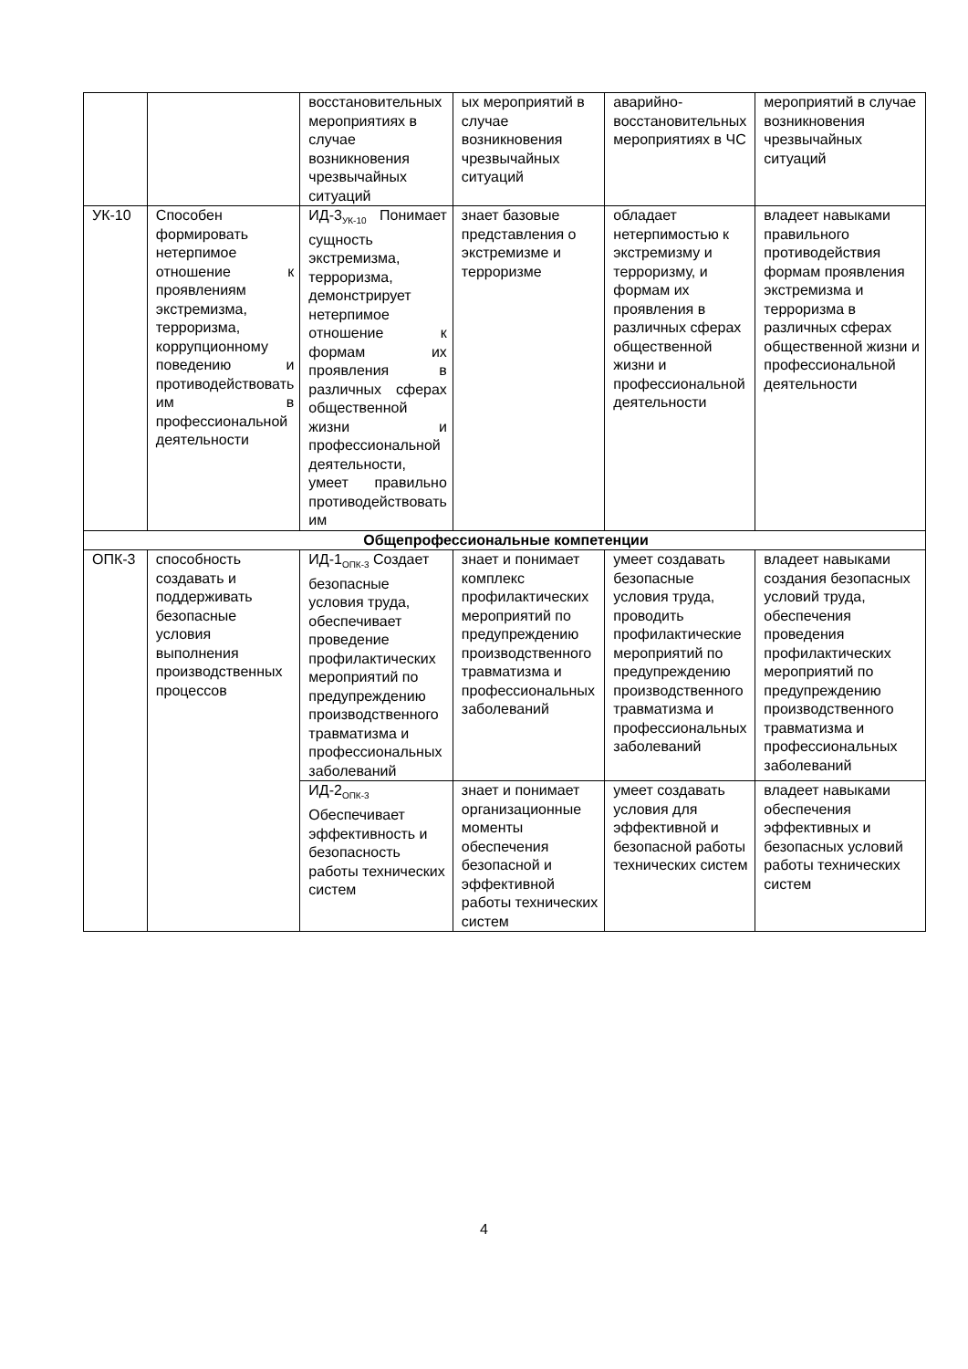| | | восстановительных мероприятиях в случае возникновения чрезвычайных ситуаций | ых мероприятий в случае возникновения чрезвычайных ситуаций | аварийно-восстановительных мероприятиях в ЧС | мероприятий в случае возникновения чрезвычайных ситуаций |
| УК-10 | Способен формировать нетерпимое отношение к проявлениям экстремизма, терроризма, коррупционному поведению и противодействовать им в профессиональной деятельности | ИД-3<sub>УК-10</sub> Понимает сущность экстремизма, терроризма, демонстрирует нетерпимое отношение к формам их проявления в различных сферах общественной жизни и профессиональной деятельности, умеет правильно противодействовать им | знает базовые представления о экстремизме и терроризме | обладает нетерпимостью к экстремизму и терроризму, и формам их проявления в различных сферах общественной жизни и профессиональной деятельности | владеет навыками правильного противодействия формам проявления экстремизма и терроризма в различных сферах общественной жизни и профессиональной деятельности |
| Общепрофессиональные компетенции | | | | | |
| ОПК-3 | способность создавать и поддерживать безопасные условия выполнения производственных процессов | ИД-1<sub>ОПК-3</sub> Создает безопасные условия труда, обеспечивает проведение профилактических мероприятий по предупреждению производственного травматизма и профессиональных заболеваний | знает и понимает комплекс профилактических мероприятий по предупреждению производственного травматизма и профессиональных заболеваний | умеет создавать безопасные условия труда, проводить профилактические мероприятий по предупреждению производственного травматизма и профессиональных заболеваний | владеет навыками создания безопасных условий труда, обеспечения проведения профилактических мероприятий по предупреждению производственного травматизма и профессиональных заболеваний |
| | | ИД-2<sub>ОПК-3</sub> Обеспечивает эффективность и безопасность работы технических систем | знает и понимает организационные моменты обеспечения безопасной и эффективной работы технических систем | умеет создавать условия для эффективной и безопасной работы технических систем | владеет навыками обеспечения эффективных и безопасных условий работы технических систем |
4